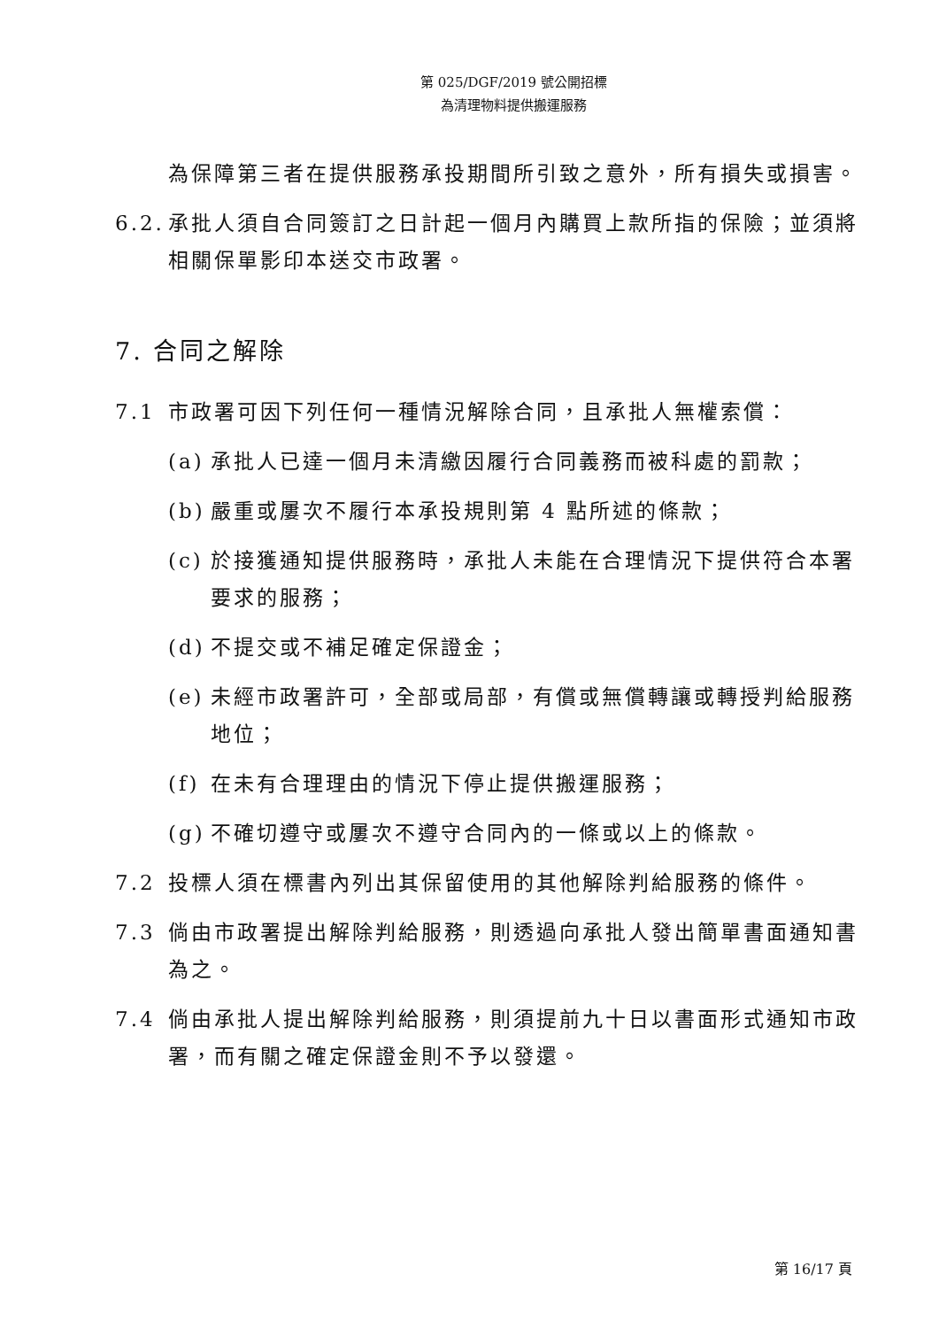第 025/DGF/2019 號公開招標
為清理物料提供搬運服務
為保障第三者在提供服務承投期間所引致之意外，所有損失或損害。
6.2. 承批人須自合同簽訂之日計起一個月內購買上款所指的保險；並須將相關保單影印本送交市政署。
7. 合同之解除
7.1 市政署可因下列任何一種情況解除合同，且承批人無權索償：
(a) 承批人已達一個月未清繳因履行合同義務而被科處的罰款；
(b) 嚴重或屢次不履行本承投規則第 4 點所述的條款；
(c) 於接獲通知提供服務時，承批人未能在合理情況下提供符合本署要求的服務；
(d) 不提交或不補足確定保證金；
(e) 未經市政署許可，全部或局部，有償或無償轉讓或轉授判給服務地位；
(f) 在未有合理理由的情況下停止提供搬運服務；
(g) 不確切遵守或屢次不遵守合同內的一條或以上的條款。
7.2 投標人須在標書內列出其保留使用的其他解除判給服務的條件。
7.3 倘由市政署提出解除判給服務，則透過向承批人發出簡單書面通知書為之。
7.4 倘由承批人提出解除判給服務，則須提前九十日以書面形式通知市政署，而有關之確定保證金則不予以發還。
第 16/17 頁